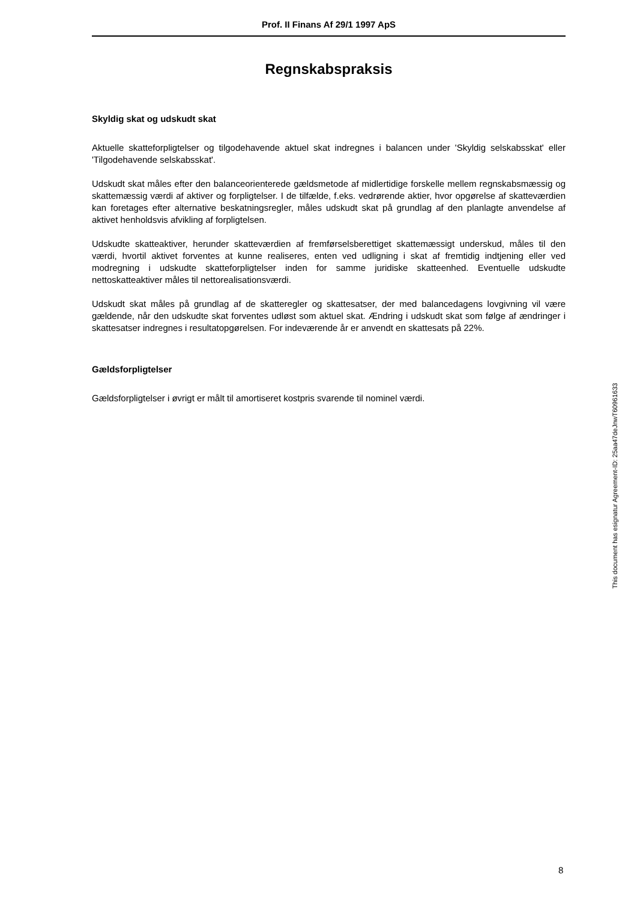Prof. II Finans Af 29/1 1997 ApS
Regnskabspraksis
Skyldig skat og udskudt skat
Aktuelle skatteforpligtelser og tilgodehavende aktuel skat indregnes i balancen under 'Skyldig selskabsskat' eller 'Tilgodehavende selskabsskat'.
Udskudt skat måles efter den balanceorienterede gældsmetode af midlertidige forskelle mellem regnskabsmæssig og skattemæssig værdi af aktiver og forpligtelser. I de tilfælde, f.eks. vedrørende aktier, hvor opgørelse af skatteværdien kan foretages efter alternative beskatningsregler, måles udskudt skat på grundlag af den planlagte anvendelse af aktivet henholdsvis afvikling af forpligtelsen.
Udskudte skatteaktiver, herunder skatteværdien af fremførselsberettiget skattemæssigt underskud, måles til den værdi, hvortil aktivet forventes at kunne realiseres, enten ved udligning i skat af fremtidig indtjening eller ved modregning i udskudte skatteforpligtelser inden for samme juridiske skatteenhed. Eventuelle udskudte nettoskatteaktiver måles til nettorealisationsværdi.
Udskudt skat måles på grundlag af de skatteregler og skattesatser, der med balancedagens lovgivning vil være gældende, når den udskudte skat forventes udløst som aktuel skat. Ændring i udskudt skat som følge af ændringer i skattesatser indregnes i resultatopgørelsen. For indeværende år er anvendt en skattesats på 22%.
Gældsforpligtelser
Gældsforpligtelser i øvrigt er målt til amortiseret kostpris svarende til nominel værdi.
This document has esignatur Agreement-ID: 25aa47deJnwT60961633
8